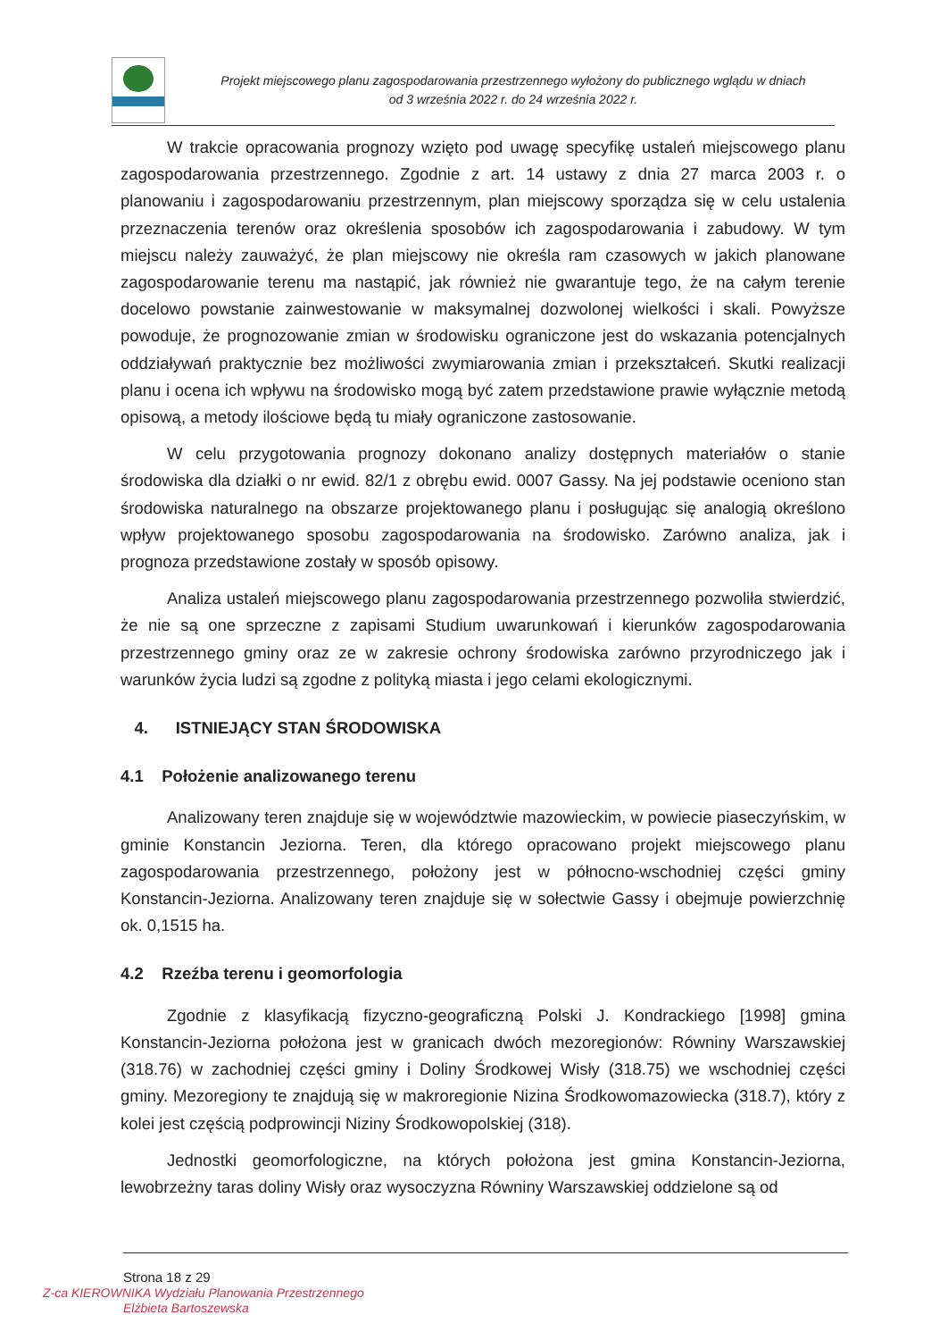Projekt miejscowego planu zagospodarowania przestrzennego wyłożony do publicznego wglądu w dniach
od 3 września 2022 r. do 24 września 2022 r.
W trakcie opracowania prognozy wzięto pod uwagę specyfikę ustaleń miejscowego planu zagospodarowania przestrzennego. Zgodnie z art. 14 ustawy z dnia 27 marca 2003 r. o planowaniu i zagospodarowaniu przestrzennym, plan miejscowy sporządza się w celu ustalenia przeznaczenia terenów oraz określenia sposobów ich zagospodarowania i zabudowy. W tym miejscu należy zauważyć, że plan miejscowy nie określa ram czasowych w jakich planowane zagospodarowanie terenu ma nastąpić, jak również nie gwarantuje tego, że na całym terenie docelowo powstanie zainwestowanie w maksymalnej dozwolonej wielkości i skali. Powyższe powoduje, że prognozowanie zmian w środowisku ograniczone jest do wskazania potencjalnych oddziaływań praktycznie bez możliwości zwymiarowania zmian i przekształceń. Skutki realizacji planu i ocena ich wpływu na środowisko mogą być zatem przedstawione prawie wyłącznie metodą opisową, a metody ilościowe będą tu miały ograniczone zastosowanie.
W celu przygotowania prognozy dokonano analizy dostępnych materiałów o stanie środowiska dla działki o nr ewid. 82/1 z obrębu ewid. 0007 Gassy. Na jej podstawie oceniono stan środowiska naturalnego na obszarze projektowanego planu i posługując się analogią określono wpływ projektowanego sposobu zagospodarowania na środowisko. Zarówno analiza, jak i prognoza przedstawione zostały w sposób opisowy.
Analiza ustaleń miejscowego planu zagospodarowania przestrzennego pozwoliła stwierdzić, że nie są one sprzeczne z zapisami Studium uwarunkowań i kierunków zagospodarowania przestrzennego gminy oraz ze w zakresie ochrony środowiska zarówno przyrodniczego jak i warunków życia ludzi są zgodne z polityką miasta i jego celami ekologicznymi.
4. ISTNIEJĄCY STAN ŚRODOWISKA
4.1 Położenie analizowanego terenu
Analizowany teren znajduje się w województwie mazowieckim, w powiecie piaseczyńskim, w gminie Konstancin Jeziorna. Teren, dla którego opracowano projekt miejscowego planu zagospodarowania przestrzennego, położony jest w północno-wschodniej części gminy Konstancin-Jeziorna. Analizowany teren znajduje się w sołectwie Gassy i obejmuje powierzchnię ok. 0,1515 ha.
4.2 Rzeźba terenu i geomorfologia
Zgodnie z klasyfikacją fizyczno-geograficzną Polski J. Kondrackiego [1998] gmina Konstancin-Jeziorna położona jest w granicach dwóch mezoregionów: Równiny Warszawskiej (318.76) w zachodniej części gminy i Doliny Środkowej Wisły (318.75) we wschodniej części gminy. Mezoregiony te znajdują się w makroregionie Nizina Środkowomazowiecka (318.7), który z kolei jest częścią podprowincji Niziny Środkowopolskiej (318).
Jednostki geomorfologiczne, na których położona jest gmina Konstancin-Jeziorna, lewobrzeżny taras doliny Wisły oraz wysoczyzna Równiny Warszawskiej oddzielone są od
Strona 18 z 29
Z-ca KIEROWNIKA Wydziału Planowania Przestrzennego
Elżbieta Bartoszewska